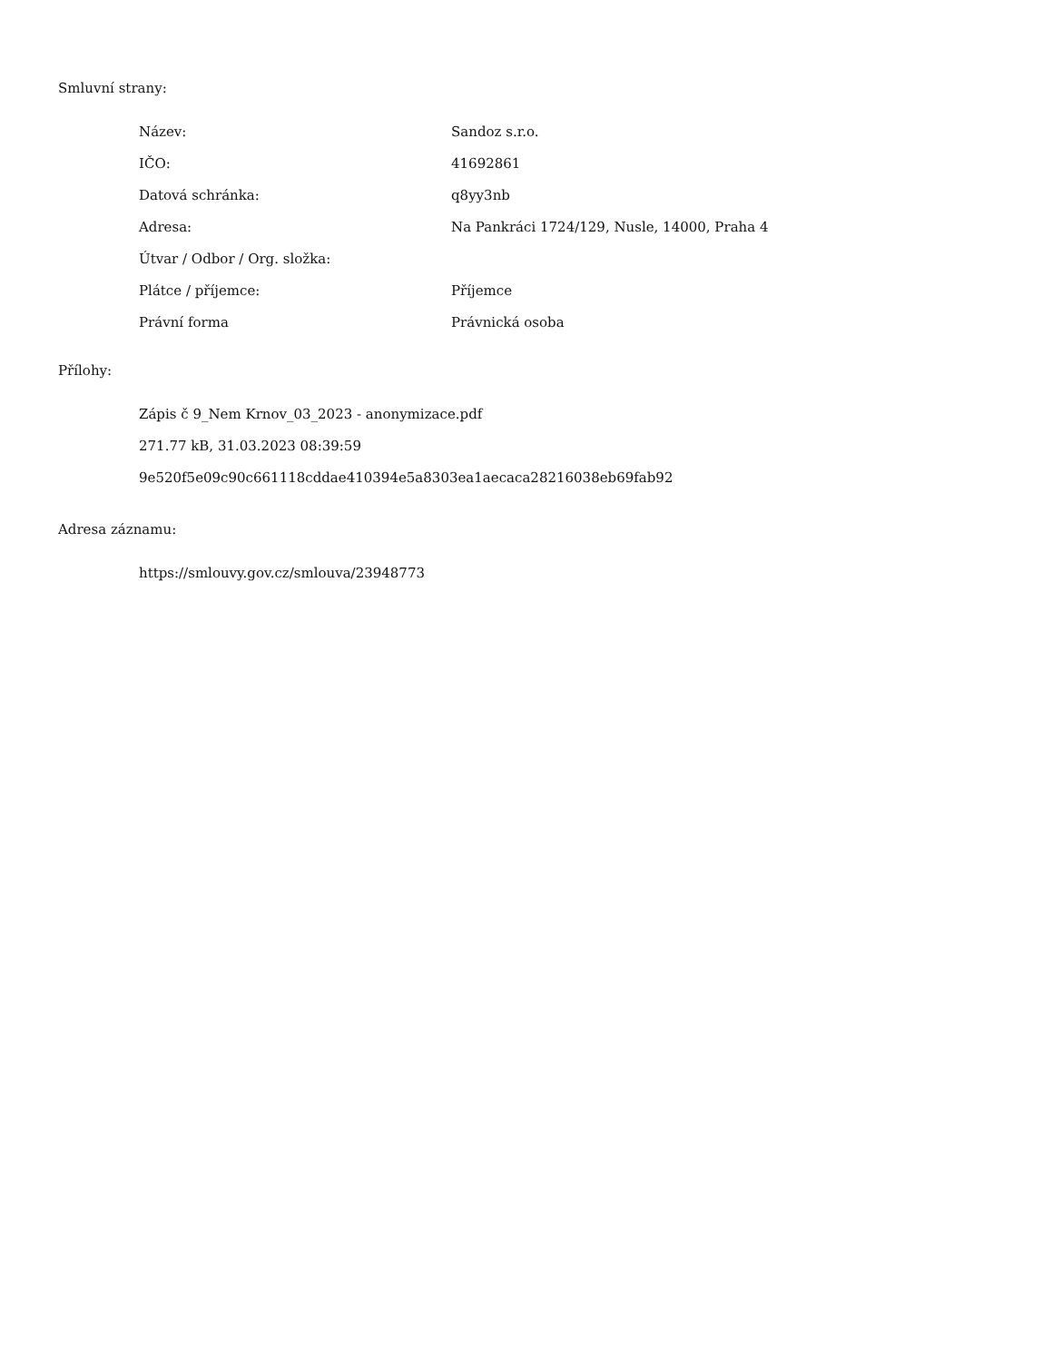Smluvní strany:
| Název: | Sandoz s.r.o. |
| IČO: | 41692861 |
| Datová schránka: | q8yy3nb |
| Adresa: | Na Pankráci 1724/129, Nusle, 14000, Praha 4 |
| Útvar / Odbor / Org. složka: | |
| Plátce / příjemce: | Příjemce |
| Právní forma | Právnická osoba |
Přílohy:
Zápis č 9_Nem Krnov_03_2023 - anonymizace.pdf
271.77 kB, 31.03.2023 08:39:59
9e520f5e09c90c661118cddae410394e5a8303ea1aecaca28216038eb69fab92
Adresa záznamu:
https://smlouvy.gov.cz/smlouva/23948773